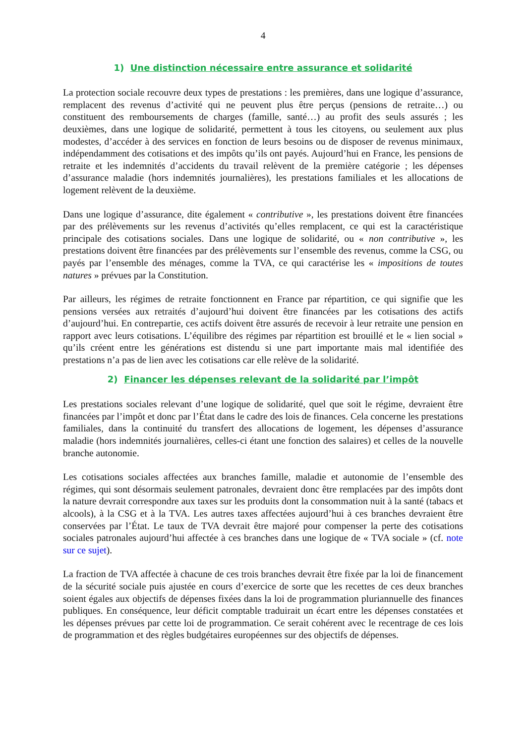4
1) Une distinction nécessaire entre assurance et solidarité
La protection sociale recouvre deux types de prestations : les premières, dans une logique d’assurance, remplacent des revenus d’activité qui ne peuvent plus être perçus (pensions de retraite…) ou constituent des remboursements de charges (famille, santé…) au profit des seuls assurés ; les deuxièmes, dans une logique de solidarité, permettent à tous les citoyens, ou seulement aux plus modestes, d’accéder à des services en fonction de leurs besoins ou de disposer de revenus minimaux, indépendamment des cotisations et des impôts qu’ils ont payés. Aujourd’hui en France, les pensions de retraite et les indemnités d’accidents du travail relèvent de la première catégorie ; les dépenses d’assurance maladie (hors indemnités journalières), les prestations familiales et les allocations de logement relèvent de la deuxième.
Dans une logique d’assurance, dite également « contributive », les prestations doivent être financées par des prélèvements sur les revenus d’activités qu’elles remplacent, ce qui est la caractéristique principale des cotisations sociales. Dans une logique de solidarité, ou « non contributive », les prestations doivent être financées par des prélèvements sur l’ensemble des revenus, comme la CSG, ou payés par l’ensemble des ménages, comme la TVA, ce qui caractérise les « impositions de toutes natures » prévues par la Constitution.
Par ailleurs, les régimes de retraite fonctionnent en France par répartition, ce qui signifie que les pensions versées aux retraités d’aujourd’hui doivent être financées par les cotisations des actifs d’aujourd’hui. En contrepartie, ces actifs doivent être assurés de recevoir à leur retraite une pension en rapport avec leurs cotisations. L’équilibre des régimes par répartition est brouillé et le « lien social » qu’ils créent entre les générations est distendu si une part importante mais mal identifiée des prestations n’a pas de lien avec les cotisations car elle relève de la solidarité.
2) Financer les dépenses relevant de la solidarité par l’impôt
Les prestations sociales relevant d’une logique de solidarité, quel que soit le régime, devraient être financées par l’impôt et donc par l’État dans le cadre des lois de finances. Cela concerne les prestations familiales, dans la continuité du transfert des allocations de logement, les dépenses d’assurance maladie (hors indemnités journalières, celles-ci étant une fonction des salaires) et celles de la nouvelle branche autonomie.
Les cotisations sociales affectées aux branches famille, maladie et autonomie de l’ensemble des régimes, qui sont désormais seulement patronales, devraient donc être remplacées par des impôts dont la nature devrait correspondre aux taxes sur les produits dont la consommation nuit à la santé (tabacs et alcools), à la CSG et à la TVA. Les autres taxes affectées aujourd’hui à ces branches devraient être conservées par l’État. Le taux de TVA devrait être majoré pour compenser la perte des cotisations sociales patronales aujourd’hui affectée à ces branches dans une logique de « TVA sociale » (cf. note sur ce sujet).
La fraction de TVA affectée à chacune de ces trois branches devrait être fixée par la loi de financement de la sécurité sociale puis ajustée en cours d’exercice de sorte que les recettes de ces deux branches soient égales aux objectifs de dépenses fixées dans la loi de programmation pluriannuelle des finances publiques. En conséquence, leur déficit comptable traduirait un écart entre les dépenses constatées et les dépenses prévues par cette loi de programmation. Ce serait cohérent avec le recentrage de ces lois de programmation et des règles budgétaires européennes sur des objectifs de dépenses.